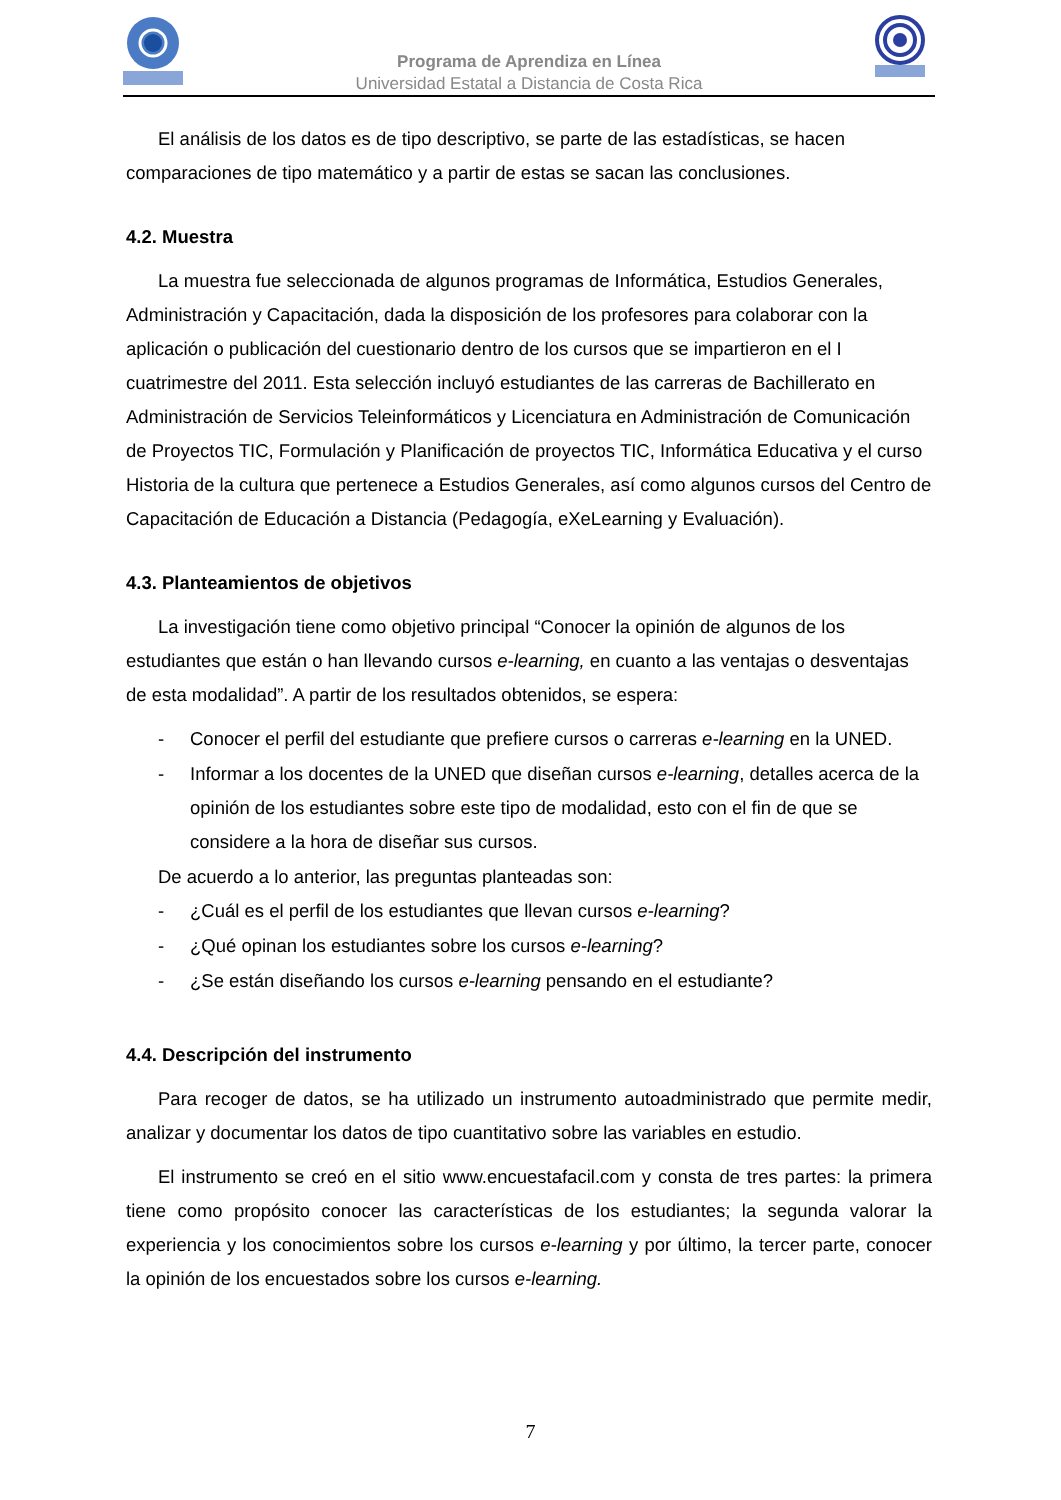Programa de Aprendiza en Línea
Universidad Estatal a Distancia de Costa Rica
El análisis de los datos es de tipo descriptivo, se parte de las estadísticas, se hacen comparaciones de tipo matemático y a partir de estas se sacan las conclusiones.
4.2. Muestra
La muestra fue seleccionada de algunos programas de Informática, Estudios Generales, Administración y Capacitación, dada la disposición de los profesores para colaborar con la aplicación o publicación del cuestionario dentro de los cursos que se impartieron en el I cuatrimestre del 2011. Esta selección incluyó estudiantes de las carreras de Bachillerato en Administración de Servicios Teleinformáticos y Licenciatura en Administración de Comunicación de Proyectos TIC, Formulación y Planificación de proyectos TIC, Informática Educativa y el curso Historia de la cultura que pertenece a Estudios Generales, así como algunos cursos del Centro de Capacitación de Educación a Distancia (Pedagogía, eXeLearning y Evaluación).
4.3. Planteamientos de objetivos
La investigación tiene como objetivo principal “Conocer la opinión de algunos de los estudiantes que están o han llevando cursos e-learning, en cuanto a las ventajas o desventajas de esta modalidad”. A partir de los resultados obtenidos, se espera:
- Conocer el perfil del estudiante que prefiere cursos o carreras e-learning en la UNED.
- Informar a los docentes de la UNED que diseñan cursos e-learning, detalles acerca de la opinión de los estudiantes sobre este tipo de modalidad, esto con el fin de que se considere a la hora de diseñar sus cursos.
De acuerdo a lo anterior, las preguntas planteadas son:
- ¿Cuál es el perfil de los estudiantes que llevan cursos e-learning?
- ¿Qué opinan los estudiantes sobre los cursos e-learning?
- ¿Se están diseñando los cursos e-learning pensando en el estudiante?
4.4. Descripción del instrumento
Para recoger de datos, se ha utilizado un instrumento autoadministrado que permite medir, analizar y documentar los datos de tipo cuantitativo sobre las variables en estudio.
El instrumento se creó en el sitio www.encuestafacil.com y consta de tres partes: la primera tiene como propósito conocer las características de los estudiantes; la segunda valorar la experiencia y los conocimientos sobre los cursos e-learning y por último, la tercer parte, conocer la opinión de los encuestados sobre los cursos e-learning.
7